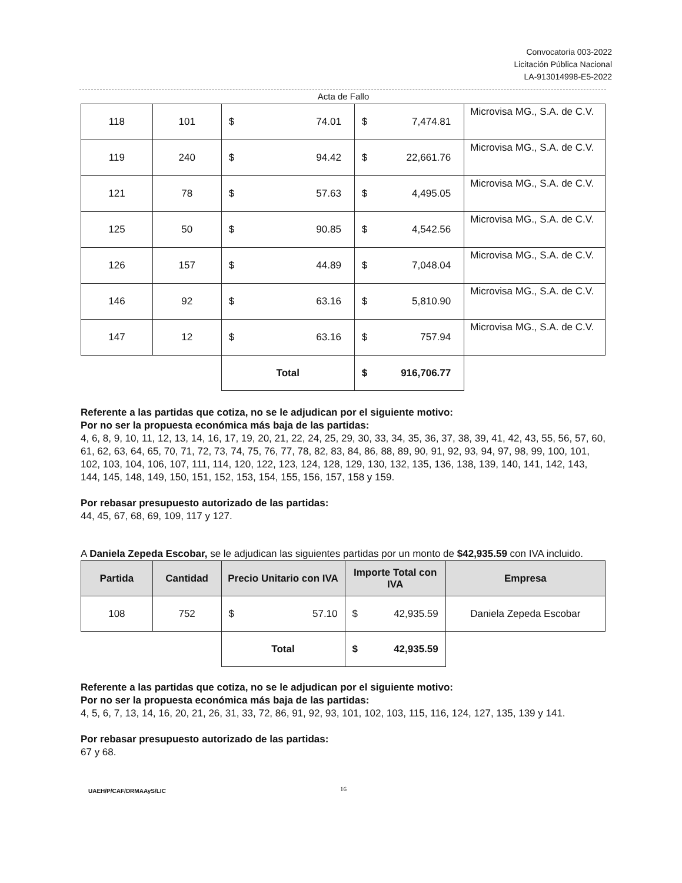Convocatoria 003-2022
Licitación Pública Nacional
LA-913014998-E5-2022
Acta de Fallo
| 118 | 101 | $ | 74.01 | $ | 7,474.81 | Microvisa MG., S.A. de C.V. |
| 119 | 240 | $ | 94.42 | $ | 22,661.76 | Microvisa MG., S.A. de C.V. |
| 121 | 78 | $ | 57.63 | $ | 4,495.05 | Microvisa MG., S.A. de C.V. |
| 125 | 50 | $ | 90.85 | $ | 4,542.56 | Microvisa MG., S.A. de C.V. |
| 126 | 157 | $ | 44.89 | $ | 7,048.04 | Microvisa MG., S.A. de C.V. |
| 146 | 92 | $ | 63.16 | $ | 5,810.90 | Microvisa MG., S.A. de C.V. |
| 147 | 12 | $ | 63.16 | $ | 757.94 | Microvisa MG., S.A. de C.V. |
| | | Total | | $ | 916,706.77 | |
Referente a las partidas que cotiza, no se le adjudican por el siguiente motivo:
Por no ser la propuesta económica más baja de las partidas:
4, 6, 8, 9, 10, 11, 12, 13, 14, 16, 17, 19, 20, 21, 22, 24, 25, 29, 30, 33, 34, 35, 36, 37, 38, 39, 41, 42, 43, 55, 56, 57, 60, 61, 62, 63, 64, 65, 70, 71, 72, 73, 74, 75, 76, 77, 78, 82, 83, 84, 86, 88, 89, 90, 91, 92, 93, 94, 97, 98, 99, 100, 101, 102, 103, 104, 106, 107, 111, 114, 120, 122, 123, 124, 128, 129, 130, 132, 135, 136, 138, 139, 140, 141, 142, 143, 144, 145, 148, 149, 150, 151, 152, 153, 154, 155, 156, 157, 158 y 159.
Por rebasar presupuesto autorizado de las partidas:
44, 45, 67, 68, 69, 109, 117 y 127.
A Daniela Zepeda Escobar, se le adjudican las siguientes partidas por un monto de $42,935.59 con IVA incluido.
| Partida | Cantidad | Precio Unitario con IVA | | Importe Total con IVA | | Empresa |
| --- | --- | --- | --- | --- | --- | --- |
| 108 | 752 | $ | 57.10 | $ | 42,935.59 | Daniela Zepeda Escobar |
| | | Total | | $ | 42,935.59 | |
Referente a las partidas que cotiza, no se le adjudican por el siguiente motivo:
Por no ser la propuesta económica más baja de las partidas:
4, 5, 6, 7, 13, 14, 16, 20, 21, 26, 31, 33, 72, 86, 91, 92, 93, 101, 102, 103, 115, 116, 124, 127, 135, 139 y 141.
Por rebasar presupuesto autorizado de las partidas:
67 y 68.
UAEH/P/CAF/DRMAAyS/LIC 16